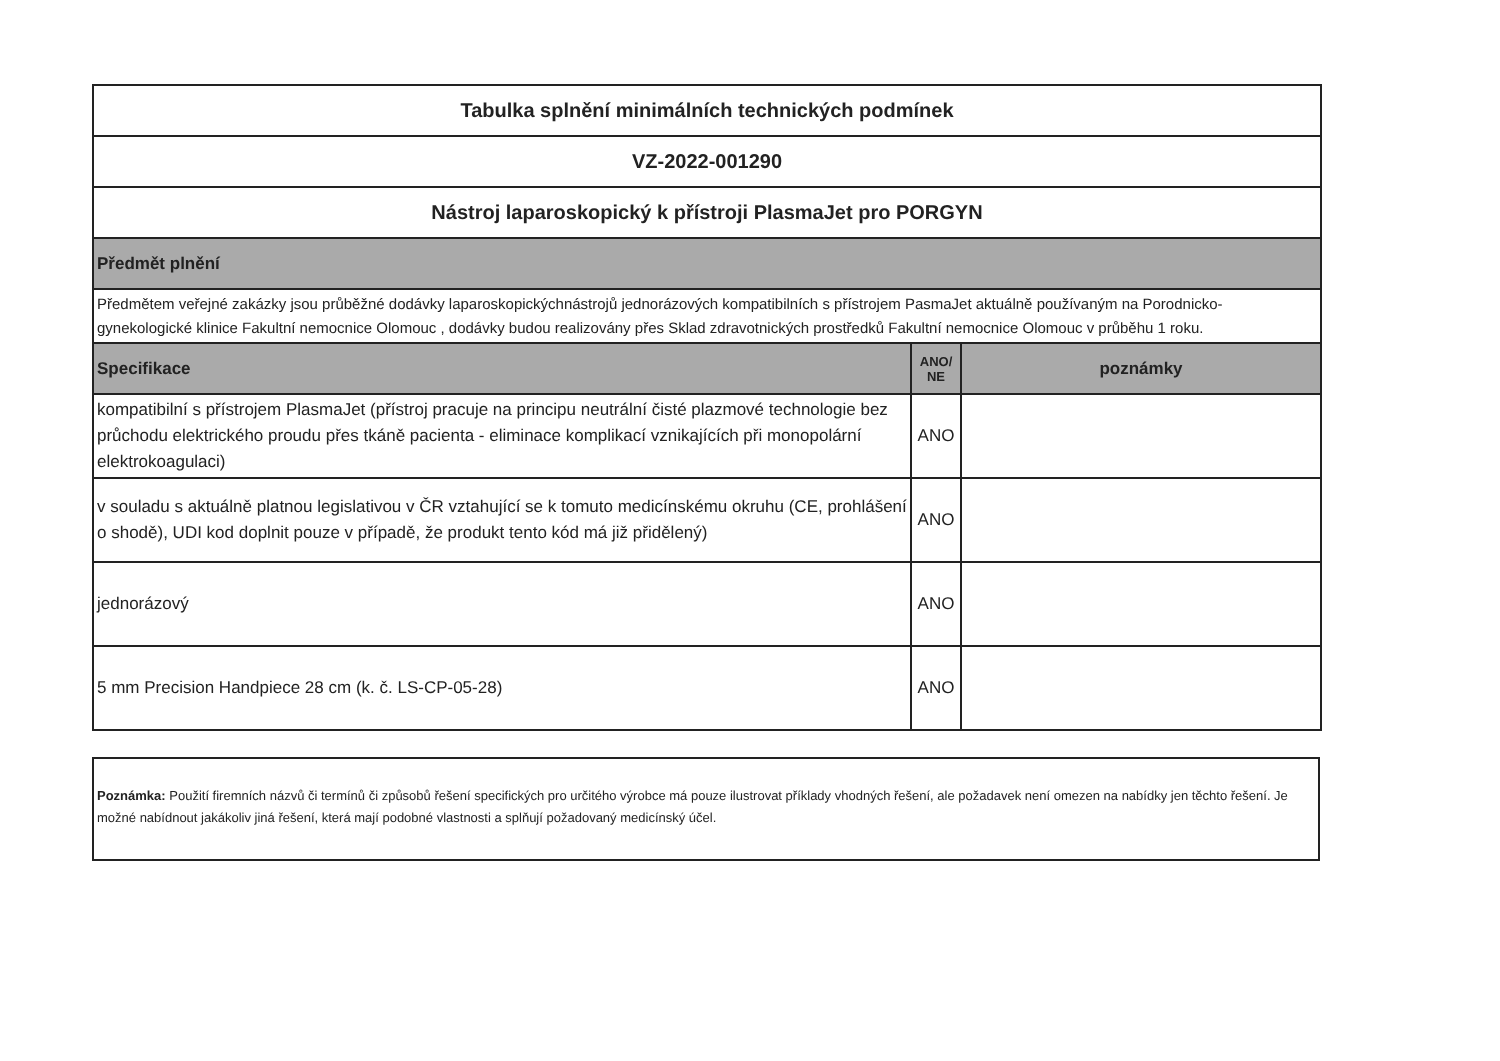| Tabulka splnění minimálních technických podmínek | | |
| VZ-2022-001290 | | |
| Nástroj laparoskopický k přístroji PlasmaJet pro PORGYN | | |
| Předmět plnění | | |
| Předmětem veřejné zakázky jsou průběžné dodávky laparoskopickýchnástrojů jednorázových kompatibilních s přístrojem PasmaJet aktuálně používaným na Porodnicko-gynekologické klinice Fakultní nemocnice Olomouc , dodávky budou realizovány přes Sklad zdravotnických prostředků Fakultní nemocnice Olomouc v průběhu 1 roku. | | |
| Specifikace | ANO/ NE | poznámky |
| kompatibilní s přístrojem PlasmaJet (přístroj pracuje na principu neutrální čisté plazmové technologie bez průchodu elektrického proudu přes tkáně pacienta - eliminace komplikací vznikajících při monopolární elektrokoagulaci) | ANO | |
| v souladu s aktuálně platnou legislativou v ČR vztahující se k tomuto medicínskému okruhu (CE, prohlášení o shodě), UDI kod doplnit pouze v případě, že produkt tento kód má již přidělený) | ANO | |
| jednorázový | ANO | |
| 5 mm Precision Handpiece 28 cm (k. č. LS-CP-05-28) | ANO | |
Poznámka: Použití firemních názvů či termínů či způsobů řešení specifických pro určitého výrobce má pouze ilustrovat příklady vhodných řešení, ale požadavek není omezen na nabídky jen těchto řešení. Je možné nabídnout jakákoliv jiná řešení, která mají podobné vlastnosti a splňují požadovaný medicínský účel.